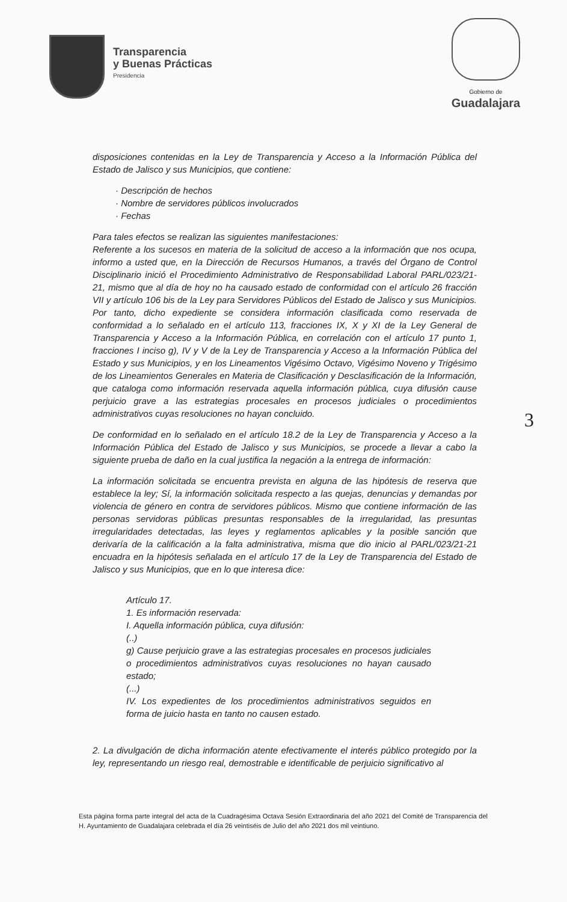Transparencia
y Buenas Prácticas
Presidencia
Gobierno de
Guadalajara
disposiciones contenidas en la Ley de Transparencia y Acceso a la Información Pública del Estado de Jalisco y sus Municipios, que contiene:
· Descripción de hechos
· Nombre de servidores públicos involucrados
· Fechas
Para tales efectos se realizan las siguientes manifestaciones:
Referente a los sucesos en materia de la solicitud de acceso a la información que nos ocupa, informo a usted que, en la Dirección de Recursos Humanos, a través del Órgano de Control Disciplinario inició el Procedimiento Administrativo de Responsabilidad Laboral PARL/023/21-21, mismo que al día de hoy no ha causado estado de conformidad con el artículo 26 fracción VII y artículo 106 bis de la Ley para Servidores Públicos del Estado de Jalisco y sus Municipios. Por tanto, dicho expediente se considera información clasificada como reservada de conformidad a lo señalado en el artículo 113, fracciones IX, X y XI de la Ley General de Transparencia y Acceso a la Información Pública, en correlación con el artículo 17 punto 1, fracciones I inciso g), IV y V de la Ley de Transparencia y Acceso a la Información Pública del Estado y sus Municipios, y en los Lineamentos Vigésimo Octavo, Vigésimo Noveno y Trigésimo de los Lineamientos Generales en Materia de Clasificación y Desclasificación de la Información, que cataloga como información reservada aquella información pública, cuya difusión cause perjuicio grave a las estrategias procesales en procesos judiciales o procedimientos administrativos cuyas resoluciones no hayan concluido.
De conformidad en lo señalado en el artículo 18.2 de la Ley de Transparencia y Acceso a la Información Pública del Estado de Jalisco y sus Municipios, se procede a llevar a cabo la siguiente prueba de daño en la cual justifica la negación a la entrega de información:
La información solicitada se encuentra prevista en alguna de las hipótesis de reserva que establece la ley; Sí, la información solicitada respecto a las quejas, denuncias y demandas por violencia de género en contra de servidores públicos. Mismo que contiene información de las personas servidoras públicas presuntas responsables de la irregularidad, las presuntas irregularidades detectadas, las leyes y reglamentos aplicables y la posible sanción que derivaría de la calificación a la falta administrativa, misma que dio inicio al PARL/023/21-21 encuadra en la hipótesis señalada en el artículo 17 de la Ley de Transparencia del Estado de Jalisco y sus Municipios, que en lo que interesa dice:
Artículo 17.
1. Es información reservada:
I. Aquella información pública, cuya difusión:
(..)
g) Cause perjuicio grave a las estrategias procesales en procesos judiciales o procedimientos administrativos cuyas resoluciones no hayan causado estado;
(...)
IV. Los expedientes de los procedimientos administrativos seguidos en forma de juicio hasta en tanto no causen estado.
2. La divulgación de dicha información atente efectivamente el interés público protegido por la ley, representando un riesgo real, demostrable e identificable de perjuicio significativo al
3
Esta página forma parte integral del acta de la Cuadragésima Octava Sesión Extraordinaria del año 2021 del Comité de Transparencia del H. Ayuntamiento de Guadalajara celebrada el día 26 veintiséis de Julio del año 2021 dos mil veintiuno.